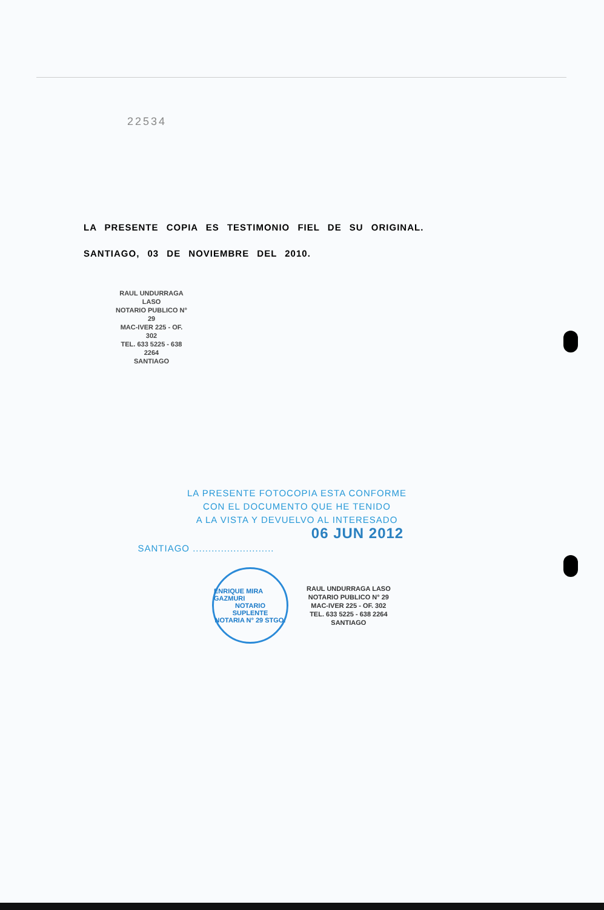22534
LA PRESENTE COPIA ES TESTIMONIO FIEL DE SU ORIGINAL.
SANTIAGO, 03 DE NOVIEMBRE DEL 2010.
RAUL UNDURRAGA LASO
NOTARIO PUBLICO N° 29
MAC-IVER 225 - OF. 302
TEL. 633 5225 - 638 2264
SANTIAGO
LA PRESENTE FOTOCOPIA ESTA CONFORME
CON EL DOCUMENTO QUE HE TENIDO
A LA VISTA Y DEVUELVO AL INTERESADO
06 JUN 2012
SANTIAGO ..........................
ENRIQUE MIRA GAZMURI
NOTARIO
SUPLENTE
NOTARIA N° 29 STGO.
RAUL UNDURRAGA LASO
NOTARIO PUBLICO N° 29
MAC-IVER 225 - OF. 302
TEL. 633 5225 - 638 2264
SANTIAGO